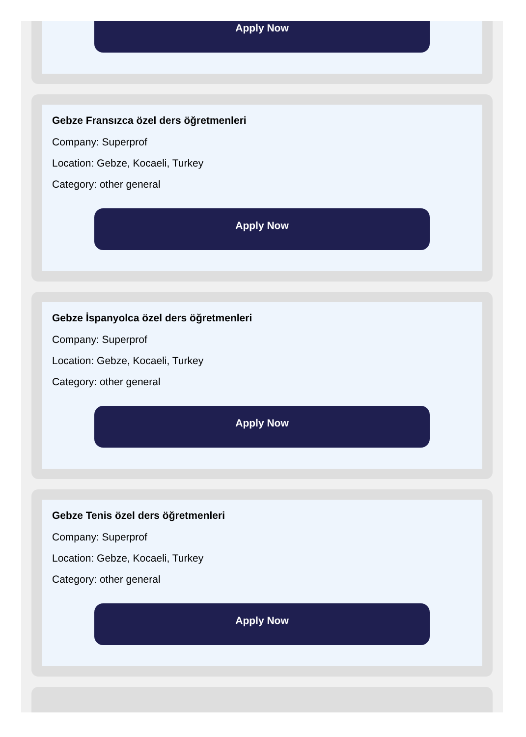Apply Now
Gebze Fransızca özel ders öğretmenleri
Company: Superprof
Location: Gebze, Kocaeli, Turkey
Category: other general
Apply Now
Gebze İspanyolca özel ders öğretmenleri
Company: Superprof
Location: Gebze, Kocaeli, Turkey
Category: other general
Apply Now
Gebze Tenis özel ders öğretmenleri
Company: Superprof
Location: Gebze, Kocaeli, Turkey
Category: other general
Apply Now